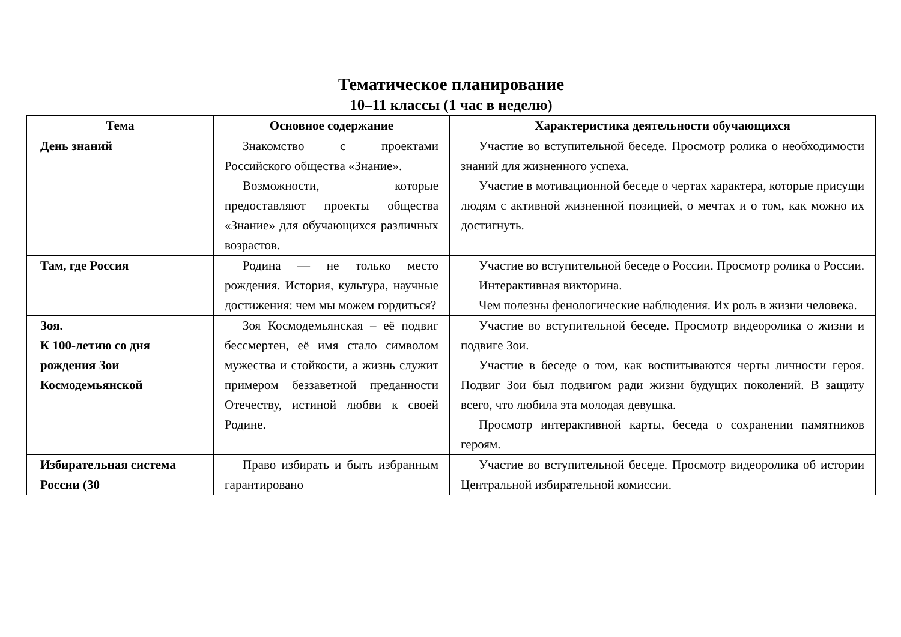Тематическое планирование
10–11 классы (1 час в неделю)
| Тема | Основное содержание | Характеристика деятельности обучающихся |
| --- | --- | --- |
| День знаний | Знакомство с проектами Российского общества «Знание». Возможности, которые предоставляют проекты общества «Знание» для обучающихся различных возрастов. | Участие во вступительной беседе. Просмотр ролика о необходимости знаний для жизненного успеха. Участие в мотивационной беседе о чертах характера, которые присущи людям с активной жизненной позицией, о мечтах и о том, как можно их достигнуть. |
| Там, где Россия | Родина — не только место рождения. История, культура, научные достижения: чем мы можем гордиться? | Участие во вступительной беседе о России. Просмотр ролика о России. Интерактивная викторина. Чем полезны фенологические наблюдения. Их роль в жизни человека. |
| Зоя. К 100-летию со дня рождения Зои Космодемьянской | Зоя Космодемьянская – её подвиг бессмертен, её имя стало символом мужества и стойкости, а жизнь служит примером беззаветной преданности Отечеству, истиной любви к своей Родине. | Участие во вступительной беседе. Просмотр видеоролика о жизни и подвиге Зои. Участие в беседе о том, как воспитываются черты личности героя. Подвиг Зои был подвигом ради жизни будущих поколений. В защиту всего, что любила эта молодая девушка. Просмотр интерактивной карты, беседа о сохранении памятников героям. |
| Избирательная система России (30 | Право избирать и быть избранным гарантировано | Участие во вступительной беседе. Просмотр видеоролика об истории Центральной избирательной комиссии. |